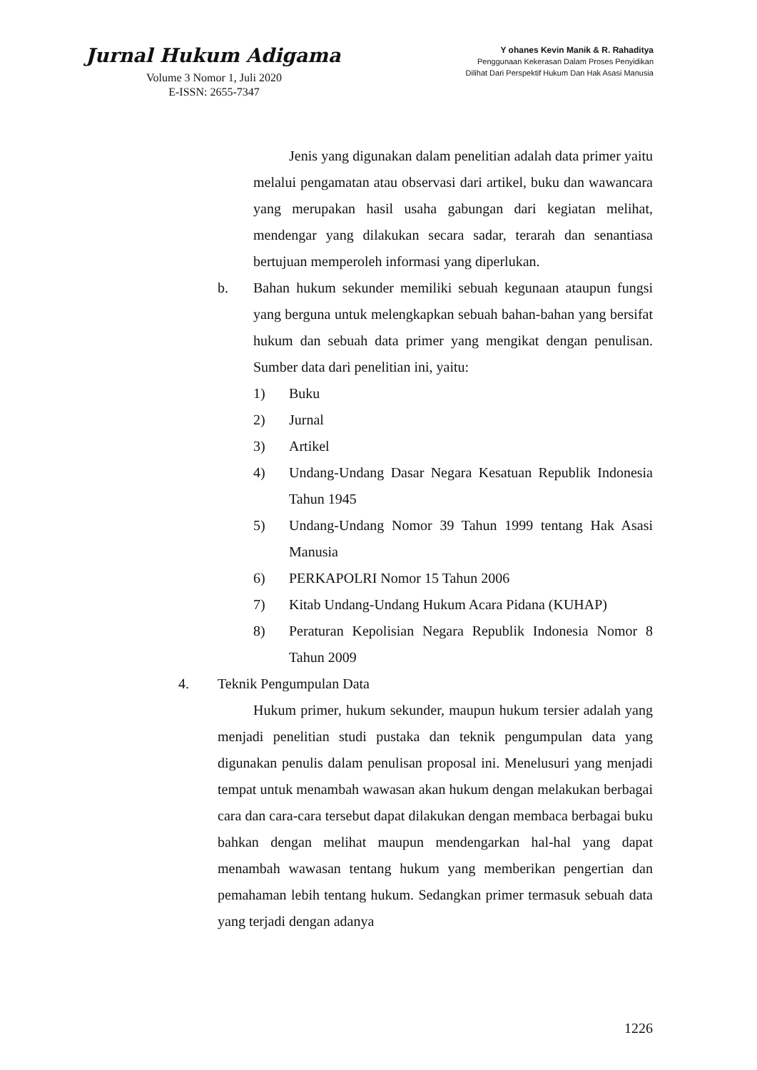Jurnal Hukum Adigama
Volume 3 Nomor 1, Juli 2020
E-ISSN: 2655-7347
Y ohanes Kevin Manik & R. Rahaditya
Penggunaan Kekerasan Dalam Proses Penyidikan
Dilihat Dari Perspektif Hukum Dan Hak Asasi Manusia
Jenis yang digunakan dalam penelitian adalah data primer yaitu melalui pengamatan atau observasi dari artikel, buku dan wawancara yang merupakan hasil usaha gabungan dari kegiatan melihat, mendengar yang dilakukan secara sadar, terarah dan senantiasa bertujuan memperoleh informasi yang diperlukan.
b. Bahan hukum sekunder memiliki sebuah kegunaan ataupun fungsi yang berguna untuk melengkapkan sebuah bahan-bahan yang bersifat hukum dan sebuah data primer yang mengikat dengan penulisan. Sumber data dari penelitian ini, yaitu:
1) Buku
2) Jurnal
3) Artikel
4) Undang-Undang Dasar Negara Kesatuan Republik Indonesia Tahun 1945
5) Undang-Undang Nomor 39 Tahun 1999 tentang Hak Asasi Manusia
6) PERKAPOLRI Nomor 15 Tahun 2006
7) Kitab Undang-Undang Hukum Acara Pidana (KUHAP)
8) Peraturan Kepolisian Negara Republik Indonesia Nomor 8 Tahun 2009
4. Teknik Pengumpulan Data
Hukum primer, hukum sekunder, maupun hukum tersier adalah yang menjadi penelitian studi pustaka dan teknik pengumpulan data yang digunakan penulis dalam penulisan proposal ini. Menelusuri yang menjadi tempat untuk menambah wawasan akan hukum dengan melakukan berbagai cara dan cara-cara tersebut dapat dilakukan dengan membaca berbagai buku bahkan dengan melihat maupun mendengarkan hal-hal yang dapat menambah wawasan tentang hukum yang memberikan pengertian dan pemahaman lebih tentang hukum. Sedangkan primer termasuk sebuah data yang terjadi dengan adanya
1226